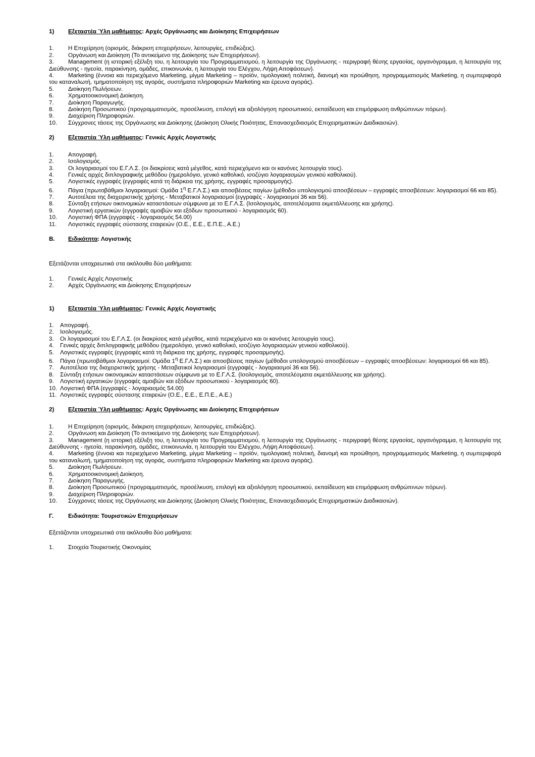1) Εξεταστέα Ύλη μαθήματος: Αρχές Οργάνωσης και Διοίκησης Επιχειρήσεων
1. Η Επιχείρηση (ορισμός, διάκριση επιχειρήσεων, λειτουργίες, επιδιώξεις).
2. Οργάνωση και Διοίκηση (Το αντικείμενο της Διοίκησης των Επιχειρήσεων).
3. Management (η ιστορική εξέλιξη του, η λειτουργία του Προγραμματισμού, η λειτουργία της Οργάνωσης - περιγραφή θέσης εργασίας, οργανόγραμμα, η λειτουργία της Διεύθυνσης - ηγεσία, παρακίνηση, ομάδες, επικοινωνία, η λειτουργία του Ελέγχου, Λήψη Αποφάσεων).
4. Marketing (έννοια και περιεχόμενο Marketing, μίγμα Marketing – προϊόν, τιμολογιακή πολιτική, διανομή και προώθηση, προγραμματισμός Marketing, η συμπεριφορά του καταναλωτή, τμηματοποίηση της αγοράς, συστήματα πληροφοριών Marketing και έρευνα αγοράς).
5. Διοίκηση Πωλήσεων.
6. Χρηματοοικονομική Διοίκηση.
7. Διοίκηση Παραγωγής.
8. Διοίκηση Προσωπικού (προγραμματισμός, προσέλκυση, επιλογή και αξιολόγηση προσωπικού, εκπαίδευση και επιμόρφωση ανθρώπινων πόρων).
9. Διαχείριση Πληροφοριών.
10. Σύγχρονες τάσεις της Οργάνωσης και Διοίκησης (Διοίκηση Ολικής Ποιότητας, Επανασχεδιασμός Επιχειρηματικών Διαδικασιών).
2) Εξεταστέα Ύλη μαθήματος: Γενικές Αρχές Λογιστικής
1. Απογραφή.
2. Ισολογισμός.
3. Οι λογαριασμοί του Ε.Γ.Λ.Σ. (οι διακρίσεις κατά μέγεθος, κατά περιεχόμενο και οι κανόνες λειτουργία τους).
4. Γενικές αρχές διπλογραφικής μεθόδου (ημερολόγιο, γενικό καθολικό, ισοζύγιο λογαριασμών γενικού καθολικού).
5. Λογιστικές εγγραφές (εγγραφές κατά τη διάρκεια της χρήσης, εγγραφές προσαρμογής).
6. Πάγια (πρωτοβάθμιοι λογαριασμοί: Ομάδα 1<sup>η</sup> Ε.Γ.Λ.Σ.) και αποσβέσεις παγίων (μέθοδοι υπολογισμού αποσβέσεων – εγγραφές αποσβέσεων: λογαριασμοί 66 και 85).
7. Αυτοτέλεια της διαχειριστικής χρήσης - Μεταβατικοί λογαριασμοί (εγγραφές - λογαριασμοί 36 και 56).
8. Σύνταξη ετήσιων οικονομικών καταστάσεων σύμφωνα με το Ε.Γ.Λ.Σ. (Ισολογισμός, αποτελέσματα εκμετάλλευσης και χρήσης).
9. Λογιστική εργατικών (εγγραφές αμοιβών και εξόδων προσωπικού - λογαριασμός 60).
10. Λογιστική ΦΠΑ (εγγραφές - λογαριασμός 54.00)
11. Λογιστικές εγγραφές σύστασης εταιρειών (Ο.Ε., Ε.Ε., Ε.Π.Ε., Α.Ε.)
Β. Ειδικότητα: Λογιστικής
Εξετάζονται υποχρεωτικά στα ακόλουθα δύο μαθήματα:
1. Γενικές Αρχές Λογιστικής
2. Αρχές Οργάνωσης και Διοίκησης Επιχειρήσεων
1) Εξεταστέα Ύλη μαθήματος: Γενικές Αρχές Λογιστικής
1. Απογραφή.
2. Ισολογισμός.
3. Οι λογαριασμοί του Ε.Γ.Λ.Σ. (οι διακρίσεις κατά μέγεθος, κατά περιεχόμενο και οι κανόνες λειτουργία τους).
4. Γενικές αρχές διπλογραφικής μεθόδου (ημερολόγιο, γενικό καθολικό, ισοζύγιο λογαριασμών γενικού καθολικού).
5. Λογιστικές εγγραφές (εγγραφές κατά τη διάρκεια της χρήσης, εγγραφές προσαρμογής).
6. Πάγια (πρωτοβάθμιοι λογαριασμοί: Ομάδα 1<sup>η</sup> Ε.Γ.Λ.Σ.) και αποσβέσεις παγίων (μέθοδοι υπολογισμού αποσβέσεων – εγγραφές αποσβέσεων: λογαριασμοί 66 και 85).
7. Αυτοτέλεια της διαχειριστικής χρήσης - Μεταβατικοί λογαριασμοί (εγγραφές - λογαριασμοί 36 και 56).
8. Σύνταξη ετήσιων οικονομικών καταστάσεων σύμφωνα με το Ε.Γ.Λ.Σ. (Ισολογισμός, αποτελέσματα εκμετάλλευσης και χρήσης).
9. Λογιστική εργατικών (εγγραφές αμοιβών και εξόδων προσωπικού - λογαριασμός 60).
10. Λογιστική ΦΠΑ (εγγραφές - λογαριασμός 54.00)
11. Λογιστικές εγγραφές σύστασης εταιρειών (Ο.Ε., Ε.Ε., Ε.Π.Ε., Α.Ε.)
2) Εξεταστέα Ύλη μαθήματος: Αρχές Οργάνωσης και Διοίκησης Επιχειρήσεων
1. Η Επιχείρηση (ορισμός, διάκριση επιχειρήσεων, λειτουργίες, επιδιώξεις).
2. Οργάνωση και Διοίκηση (Το αντικείμενο της Διοίκησης των Επιχειρήσεων).
3. Management (η ιστορική εξέλιξη του, η λειτουργία του Προγραμματισμού, η λειτουργία της Οργάνωσης - περιγραφή θέσης εργασίας, οργανόγραμμα, η λειτουργία της Διεύθυνσης - ηγεσία, παρακίνηση, ομάδες, επικοινωνία, η λειτουργία του Ελέγχου, Λήψη Αποφάσεων).
4. Marketing (έννοια και περιεχόμενο Marketing, μίγμα Marketing – προϊόν, τιμολογιακή πολιτική, διανομή και προώθηση, προγραμματισμός Marketing, η συμπεριφορά του καταναλωτή, τμηματοποίηση της αγοράς, συστήματα πληροφοριών Marketing και έρευνα αγοράς).
5. Διοίκηση Πωλήσεων.
6. Χρηματοοικονομική Διοίκηση.
7. Διοίκηση Παραγωγής.
8. Διοίκηση Προσωπικού (προγραμματισμός, προσέλκυση, επιλογή και αξιολόγηση προσωπικού, εκπαίδευση και επιμόρφωση ανθρώπινων πόρων).
9. Διαχείριση Πληροφοριών.
10. Σύγχρονες τάσεις της Οργάνωσης και Διοίκησης (Διοίκηση Ολικής Ποιότητας, Επανασχεδιασμός Επιχειρηματικών Διαδικασιών).
Γ. Ειδικότητα: Τουριστικών Επιχειρήσεων
Εξετάζονται υποχρεωτικά στα ακόλουθα δύο μαθήματα:
1. Στοιχεία Τουριστικής Οικονομίας